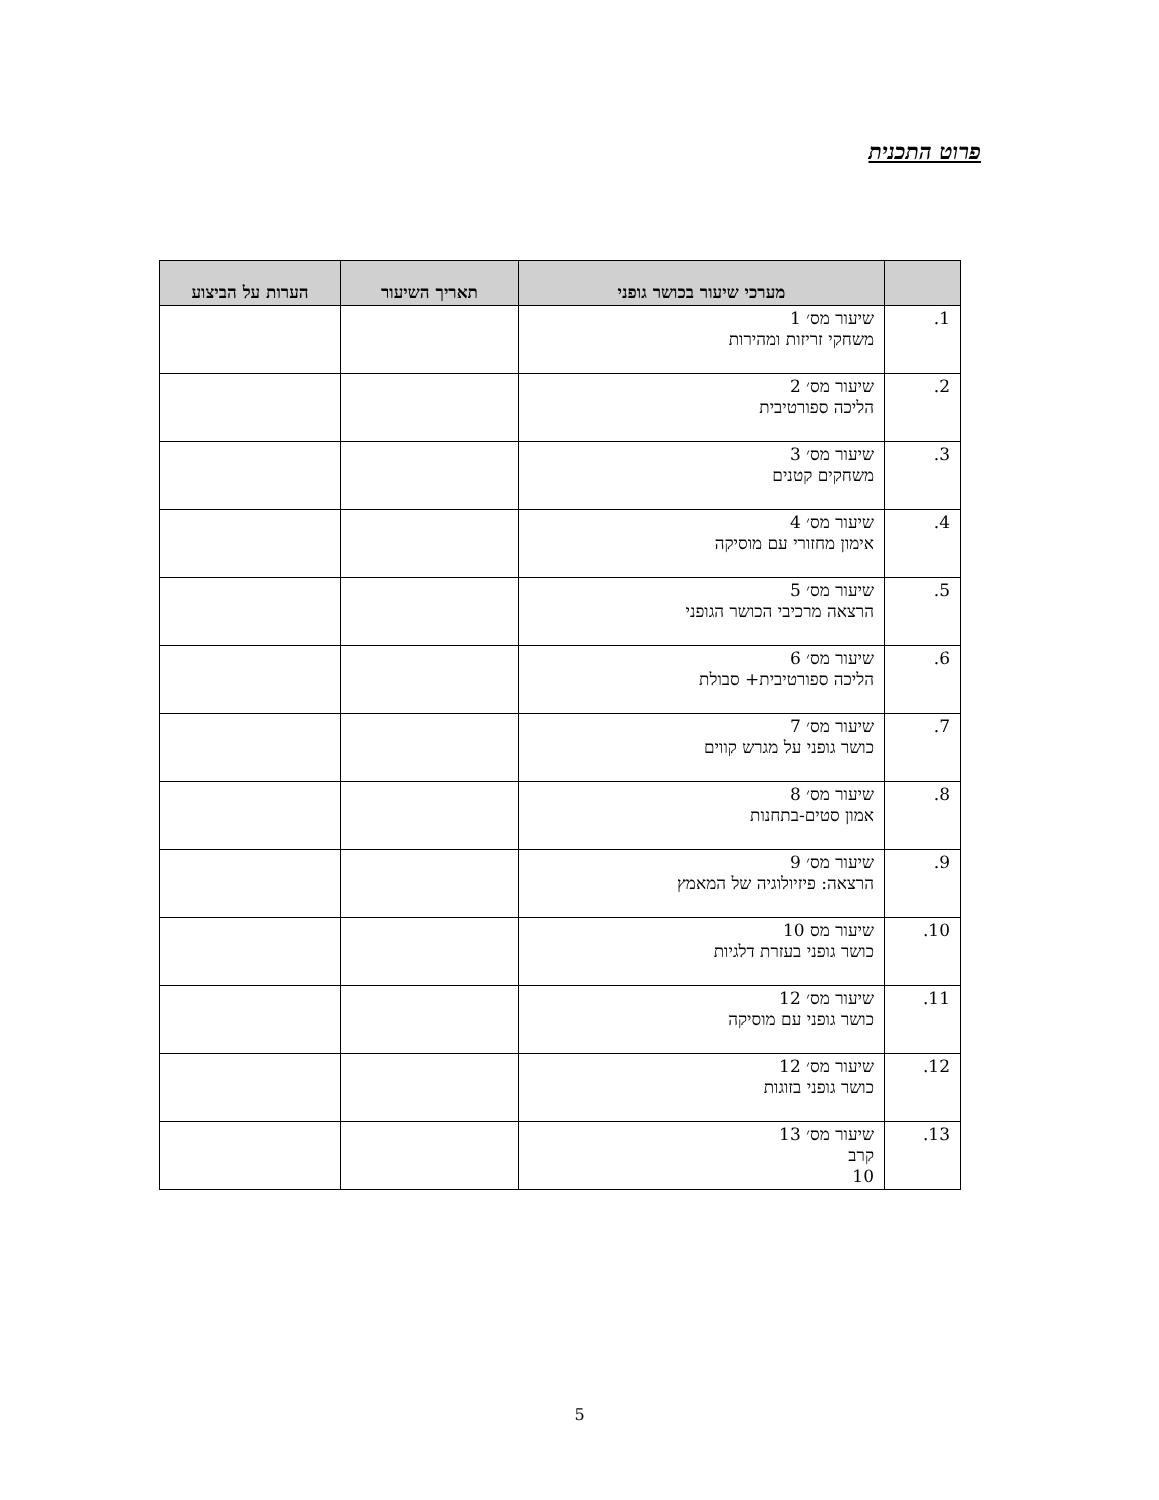פרוט התכנית
| | מערכי שיעור בכושר גופני | תאריך השיעור | הערות על הביצוע |
| --- | --- | --- | --- |
| 1. | שיעור מס׳ 1 משחקי זריזות ומהירות | | |
| 2. | שיעור מס׳ 2 הליכה ספורטיבית | | |
| 3. | שיעור מס׳ 3 משחקים קטנים | | |
| 4. | שיעור מס׳ 4 אימון מחזורי עם מוסיקה | | |
| 5. | שיעור מס׳ 5 הרצאה מרכיבי הכושר הגופני | | |
| 6. | שיעור מס׳ 6 הליכה ספורטיבית+ סבולת | | |
| 7. | שיעור מס׳ 7 כושר גופני על מגרש קווים | | |
| 8. | שיעור מס׳ 8 אמון סטים-בתחנות | | |
| 9. | שיעור מס׳ 9 הרצאה: פיזיולוגיה של המאמץ | | |
| 10. | שיעור מס 10 כושר גופני בעזרת דלגיות | | |
| 11. | שיעור מס׳ 12 כושר גופני עם מוסיקה | | |
| 12. | שיעור מס׳ 12 כושר גופני בזוגות | | |
| 13. | שיעור מס׳ 13 קרב 10 | | |
5